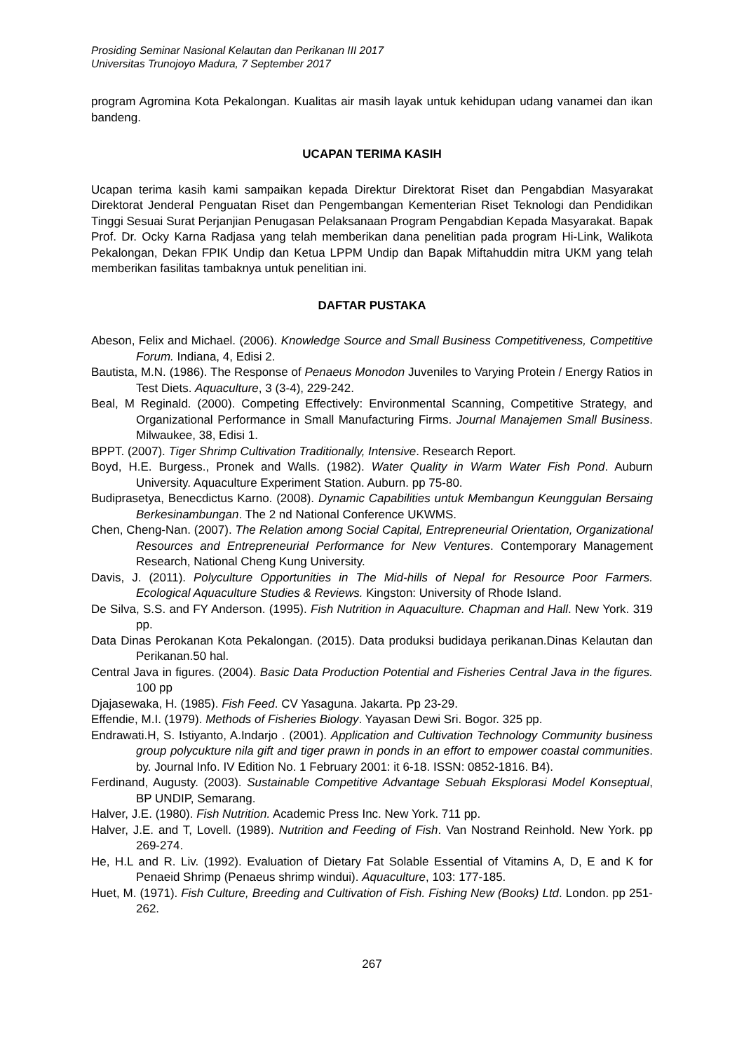Prosiding Seminar Nasional Kelautan dan Perikanan III 2017
Universitas Trunojoyo Madura, 7 September 2017
program Agromina Kota Pekalongan. Kualitas air masih layak untuk kehidupan udang vanamei dan ikan bandeng.
UCAPAN TERIMA KASIH
Ucapan terima kasih kami sampaikan kepada Direktur Direktorat Riset dan Pengabdian Masyarakat Direktorat Jenderal Penguatan Riset dan Pengembangan Kementerian Riset Teknologi dan Pendidikan Tinggi Sesuai Surat Perjanjian Penugasan Pelaksanaan Program Pengabdian Kepada Masyarakat. Bapak Prof. Dr. Ocky Karna Radjasa yang telah memberikan dana penelitian pada program Hi-Link, Walikota Pekalongan, Dekan FPIK Undip dan Ketua LPPM Undip dan Bapak Miftahuddin mitra UKM yang telah memberikan fasilitas tambaknya untuk penelitian ini.
DAFTAR PUSTAKA
Abeson, Felix and Michael. (2006). Knowledge Source and Small Business Competitiveness, Competitive Forum. Indiana, 4, Edisi 2.
Bautista, M.N. (1986). The Response of Penaeus Monodon Juveniles to Varying Protein / Energy Ratios in Test Diets. Aquaculture, 3 (3-4), 229-242.
Beal, M Reginald. (2000). Competing Effectively: Environmental Scanning, Competitive Strategy, and Organizational Performance in Small Manufacturing Firms. Journal Manajemen Small Business. Milwaukee, 38, Edisi 1.
BPPT. (2007). Tiger Shrimp Cultivation Traditionally, Intensive. Research Report.
Boyd, H.E. Burgess., Pronek and Walls. (1982). Water Quality in Warm Water Fish Pond. Auburn University. Aquaculture Experiment Station. Auburn. pp 75-80.
Budiprasetya, Benecdictus Karno. (2008). Dynamic Capabilities untuk Membangun Keunggulan Bersaing Berkesinambungan. The 2 nd National Conference UKWMS.
Chen, Cheng-Nan. (2007). The Relation among Social Capital, Entrepreneurial Orientation, Organizational Resources and Entrepreneurial Performance for New Ventures. Contemporary Management Research, National Cheng Kung University.
Davis, J. (2011). Polyculture Opportunities in The Mid-hills of Nepal for Resource Poor Farmers. Ecological Aquaculture Studies & Reviews. Kingston: University of Rhode Island.
De Silva, S.S. and FY Anderson. (1995). Fish Nutrition in Aquaculture. Chapman and Hall. New York. 319 pp.
Data Dinas Perokanan Kota Pekalongan. (2015). Data produksi budidaya perikanan.Dinas Kelautan dan Perikanan.50 hal.
Central Java in figures. (2004). Basic Data Production Potential and Fisheries Central Java in the figures. 100 pp
Djajasewaka, H. (1985). Fish Feed. CV Yasaguna. Jakarta. Pp 23-29.
Effendie, M.I. (1979). Methods of Fisheries Biology. Yayasan Dewi Sri. Bogor. 325 pp.
Endrawati.H, S. Istiyanto, A.Indarjo . (2001). Application and Cultivation Technology Community business group polycukture nila gift and tiger prawn in ponds in an effort to empower coastal communities. by. Journal Info. IV Edition No. 1 February 2001: it 6-18. ISSN: 0852-1816. B4).
Ferdinand, Augusty. (2003). Sustainable Competitive Advantage Sebuah Eksplorasi Model Konseptual, BP UNDIP, Semarang.
Halver, J.E. (1980). Fish Nutrition. Academic Press Inc. New York. 711 pp.
Halver, J.E. and T, Lovell. (1989). Nutrition and Feeding of Fish. Van Nostrand Reinhold. New York. pp 269-274.
He, H.L and R. Liv. (1992). Evaluation of Dietary Fat Solable Essential of Vitamins A, D, E and K for Penaeid Shrimp (Penaeus shrimp windui). Aquaculture, 103: 177-185.
Huet, M. (1971). Fish Culture, Breeding and Cultivation of Fish. Fishing New (Books) Ltd. London. pp 251-262.
267